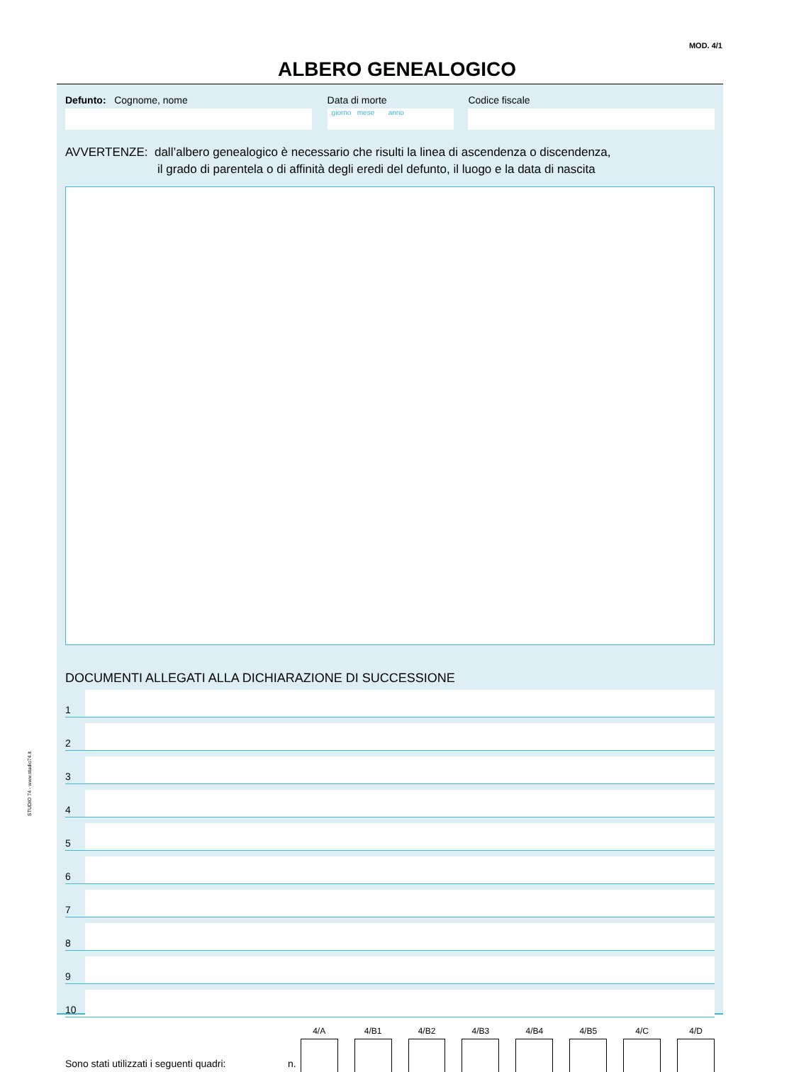MOD. 4/1
ALBERO GENEALOGICO
STUDIO 74 - www.studio74.it
Defunto: Cognome, nome Data di morte
giorno mese anno
Codice fiscale
AVVERTENZE: dall’albero genealogico è necessario che risulti la linea di ascendenza o discendenza,
il grado di parentela o di affinità degli eredi del defunto, il luogo e la data di nascita
DOCUMENTI ALLEGATI ALLA DICHIARAZIONE DI SUCCESSIONE
1
2
3
4
5
6
7
8
9
10
Sono stati utilizzati i seguenti quadri:
n.
4/A
4/B1
4/B2
4/B3
4/B4
4/B5
4/C
4/D